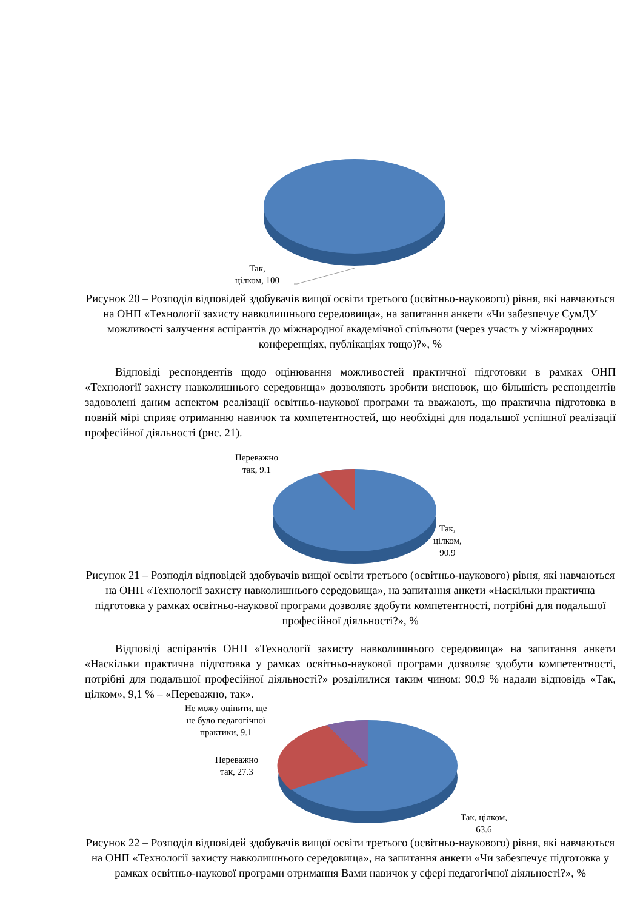Так,
цілком, 100
Рисунок 20 – Розподіл відповідей здобувачів вищої освіти третього (освітньо-наукового) рівня, які навчаються на ОНП «Технології захисту навколишнього середовища», на запитання анкети «Чи забезпечує СумДУ можливості залучення аспірантів до міжнародної академічної спільноти (через участь у міжнародних конференціях, публікаціях тощо)?», %
Відповіді респондентів щодо оцінювання можливостей практичної підготовки в рамках ОНП «Технології захисту навколишнього середовища» дозволяють зробити висновок, що більшість респондентів задоволені даним аспектом реалізації освітньо-наукової програми та вважають, що практична підготовка в повній мірі сприяє отриманню навичок та компетентностей, що необхідні для подальшої успішної реалізації професійної діяльності (рис. 21).
Переважно
так, 9.1
Так,
цілком,
90.9
Рисунок 21 – Розподіл відповідей здобувачів вищої освіти третього (освітньо-наукового) рівня, які навчаються на ОНП «Технології захисту навколишнього середовища», на запитання анкети «Наскільки практична підготовка у рамках освітньо-наукової програми дозволяє здобути компетентності, потрібні для подальшої професійної діяльності?», %
Відповіді аспірантів ОНП «Технології захисту навколишнього середовища» на запитання анкети «Наскільки практична підготовка у рамках освітньо-наукової програми дозволяє здобути компетентності, потрібні для подальшої професійної діяльності?» розділилися таким чином: 90,9 % надали відповідь «Так, цілком», 9,1 % – «Переважно, так».
Не можу оцінити, ще
не було педагогічної
практики, 9.1
Переважно
так, 27.3
Так, цілком,
63.6
Рисунок 22 – Розподіл відповідей здобувачів вищої освіти третього (освітньо-наукового) рівня, які навчаються на ОНП «Технології захисту навколишнього середовища», на запитання анкети «Чи забезпечує підготовка у рамках освітньо-наукової програми отримання Вами навичок у сфері педагогічної діяльності?», %